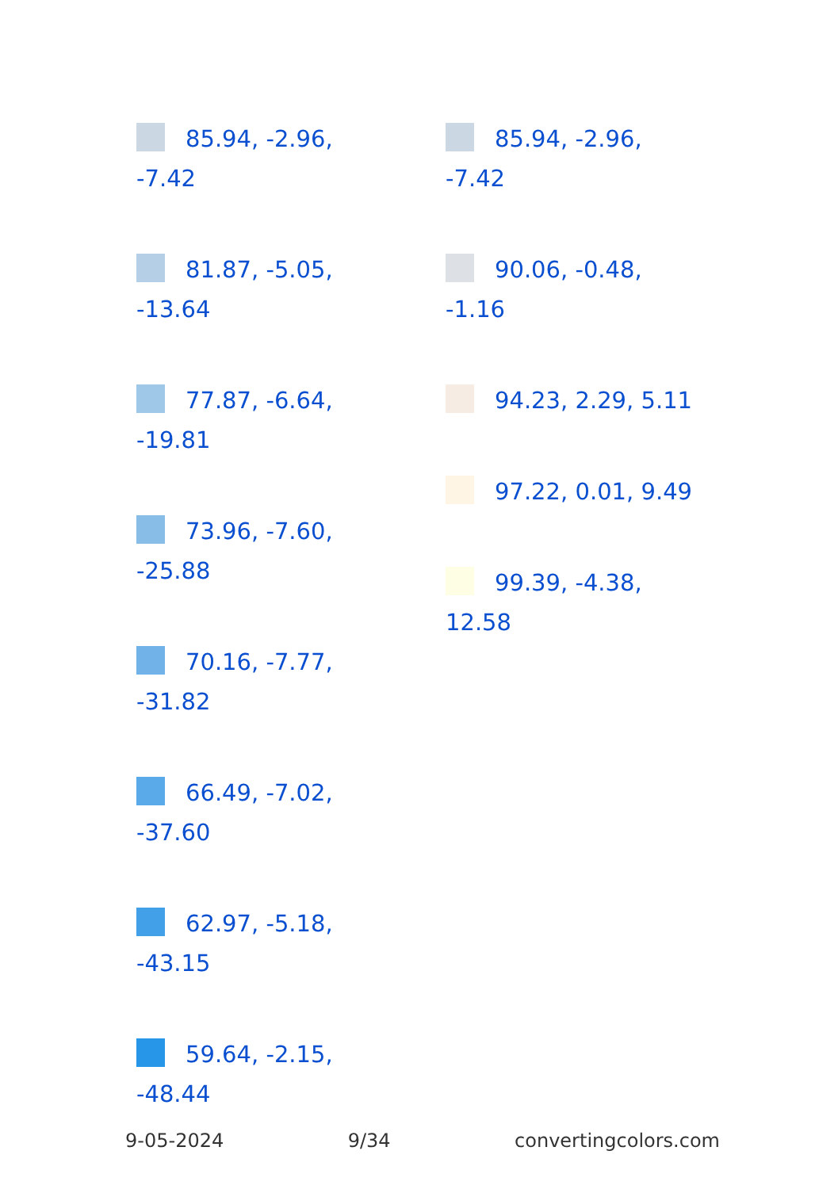85.94, -2.96, -7.42
81.87, -5.05, -13.64
77.87, -6.64, -19.81
73.96, -7.60, -25.88
70.16, -7.77, -31.82
66.49, -7.02, -37.60
62.97, -5.18, -43.15
59.64, -2.15, -48.44
85.94, -2.96, -7.42
90.06, -0.48, -1.16
94.23, 2.29, 5.11
97.22, 0.01, 9.49
99.39, -4.38, 12.58
9-05-2024 9/34 convertingcolors.com